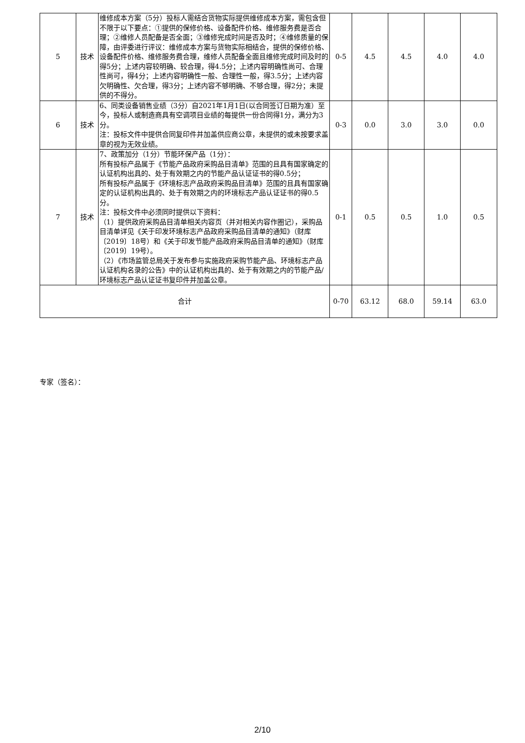| 5 | 技术 | 维修成本方案（5分）投标人需结合货物实际提供维修成本方案，需包含但不限于以下要点：①提供的保修价格、设备配件价格、维修服务费是否合理；②维修人员配备是否全面；③维修完成时间是否及时；④维修质量的保障，由评委进行评议：维修成本方案与货物实际相结合，提供的保修价格、设备配件价格、维修服务费合理，维修人员配备全面且维修完成时间及时的得5分；上述内容较明确、较合理，得4.5分；上述内容明确性尚可、合理性尚可，得4分；上述内容明确性一般、合理性一般，得3.5分；上述内容欠明确性、欠合理，得3分；上述内容不够明确、不够合理，得2分；未提供的不得分。 | 0-5 | 4.5 | 4.5 | 4.0 | 4.0 |
| 6 | 技术 | 6、同类设备销售业绩（3分）自2021年1月1日(以合同签订日期为准）至今，投标人或制造商具有空调项目业绩的每提供一份合同得1分，满分为3分。 注：投标文件中提供合同复印件并加盖供应商公章，未提供的或未按要求盖章的视为无效业绩。 | 0-3 | 0.0 | 3.0 | 3.0 | 0.0 |
| 7 | 技术 | 7、政策加分（1分）节能环保产品（1分）： 所有投标产品属于《节能产品政府采购品目清单》范围的且具有国家确定的认证机构出具的、处于有效期之内的节能产品认证证书的得0.5分； 所有投标产品属于《环境标志产品政府采购品目清单》范围的且具有国家确定的认证机构出具的、处于有效期之内的环境标志产品认证证书的得0.5分。 注：投标文件中必须同时提供以下资料： （1）提供政府采购品目清单相关内容页（并对相关内容作圈记），采购品目清单详见《关于印发环境标志产品政府采购品目清单的通知》（财库〔2019〕18号）和《关于印发节能产品政府采购品目清单的通知》（财库〔2019〕19号）。 （2）《市场监管总局关于发布参与实施政府采购节能产品、环境标志产品认证机构名录的公告》中的认证机构出具的、处于有效期之内的节能产品/环境标志产品认证证书复印件并加盖公章。 | 0-1 | 0.5 | 0.5 | 1.0 | 0.5 |
| 合计 | | | 0-70 | 63.12 | 68.0 | 59.14 | 63.0 |
专家（签名）：
2/10